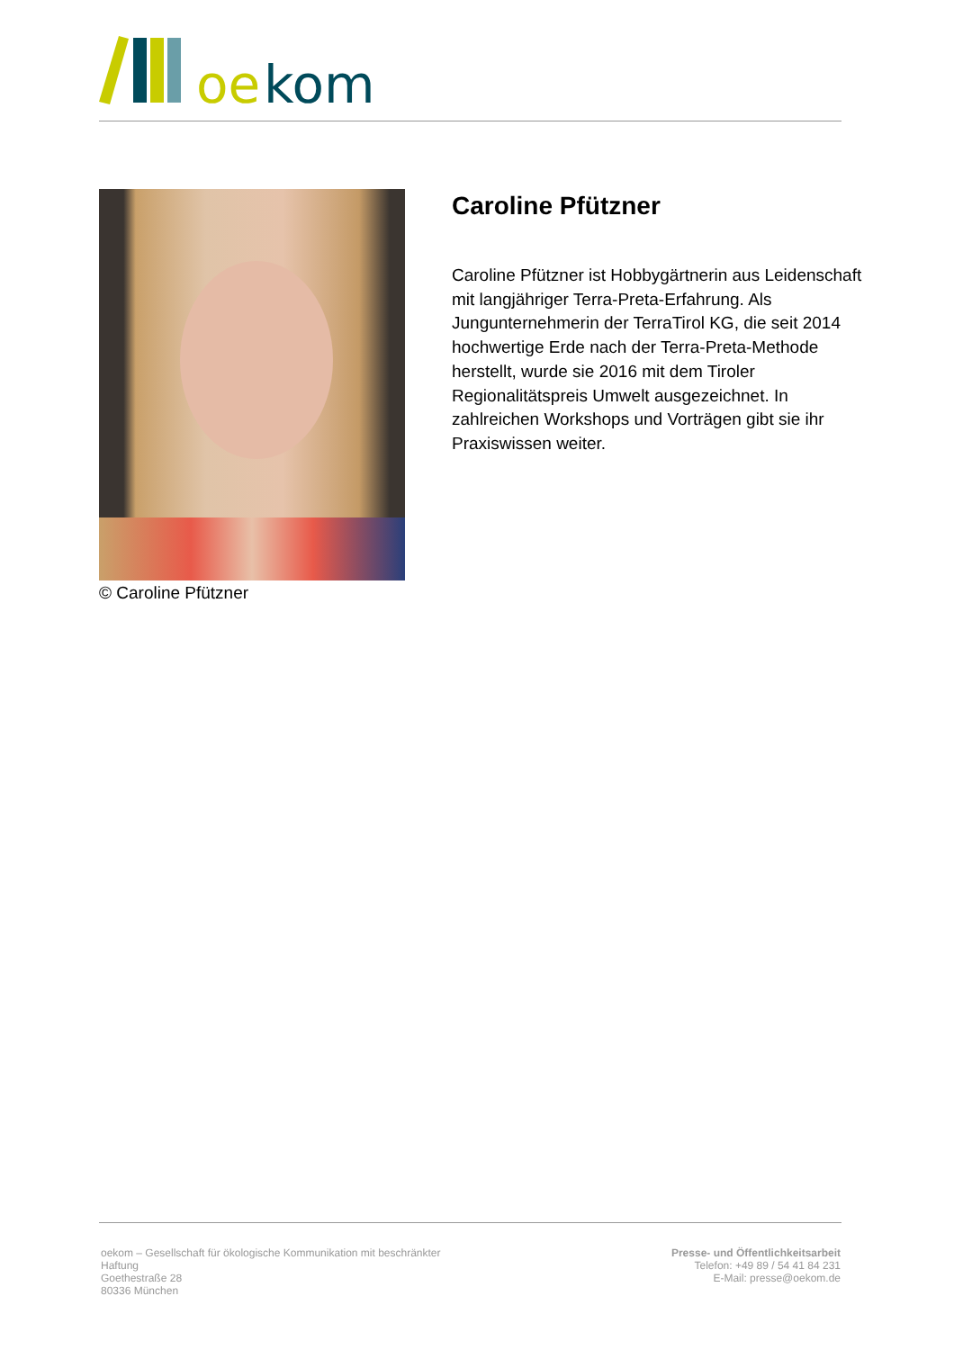oe
kom
© Caroline Pfützner
Caroline Pfützner
Caroline Pfützner ist Hobbygärtnerin aus Leidenschaft mit langjähriger Terra-Preta-Erfahrung. Als Jungunternehmerin der TerraTirol KG, die seit 2014 hochwertige Erde nach der Terra-Preta-Methode herstellt, wurde sie 2016 mit dem Tiroler Regionalitätspreis Umwelt ausgezeichnet. In zahlreichen Workshops und Vorträgen gibt sie ihr Praxiswissen weiter.
oekom – Gesellschaft für ökologische Kommunikation mit beschränkter Haftung
Goethestraße 28
80336 München
Presse- und Öffentlichkeitsarbeit
Telefon: +49 89 / 54 41 84 231
E-Mail: presse@oekom.de